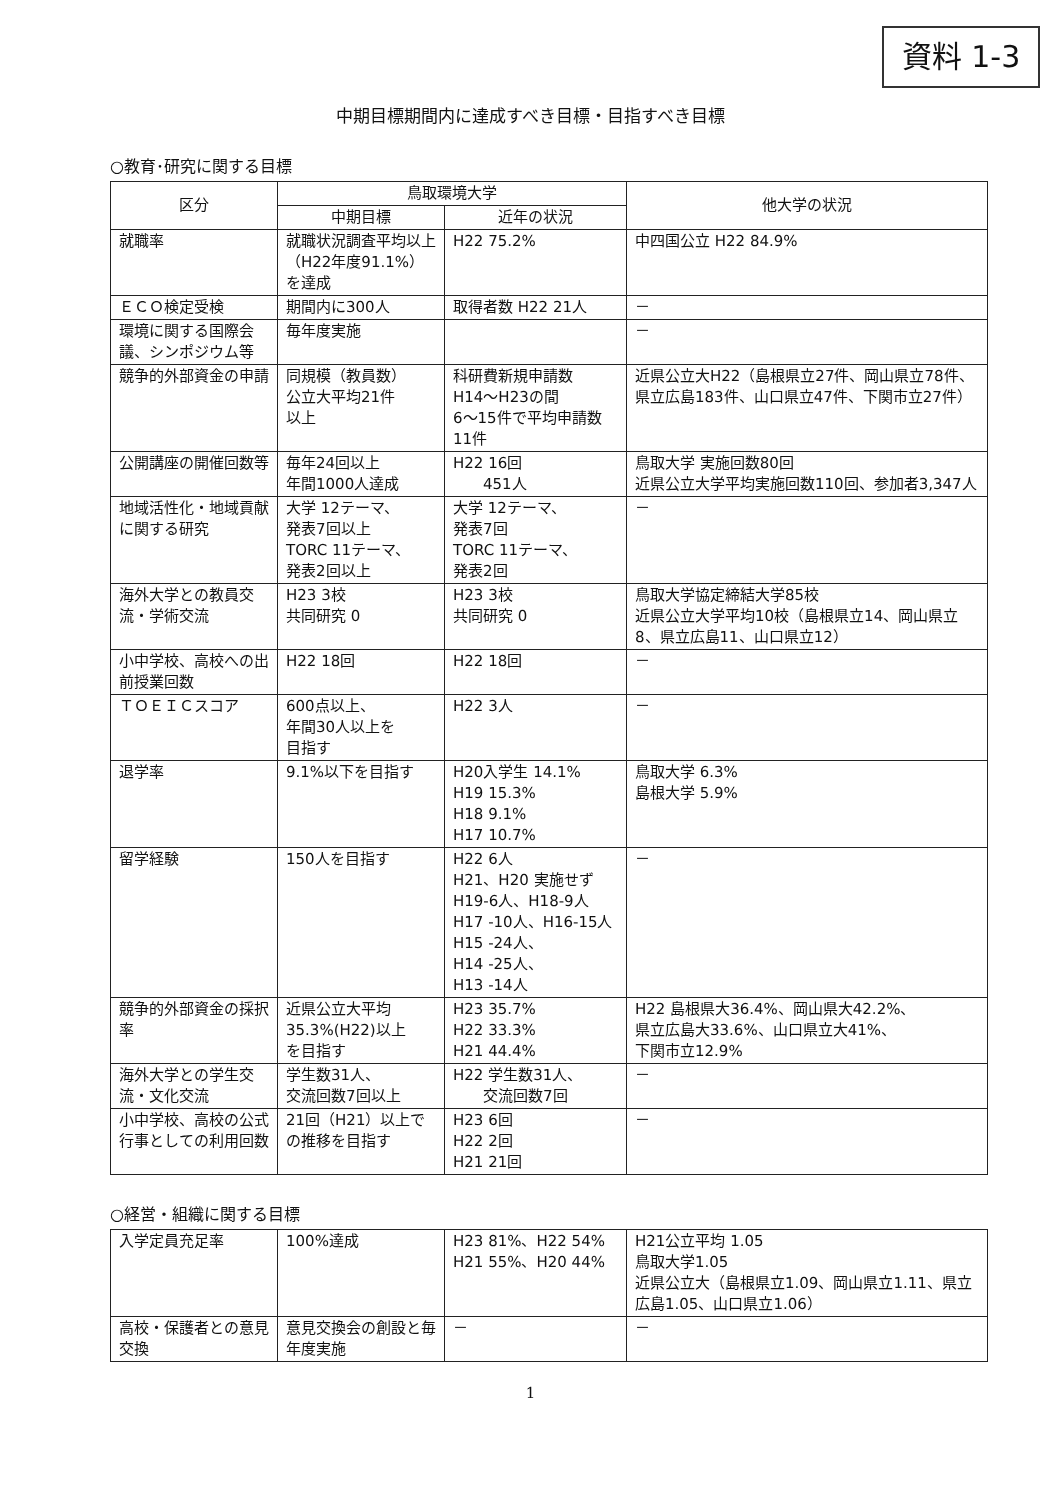資料 1-3
中期目標期間内に達成すべき目標・目指すべき目標
○教育･研究に関する目標
| 区分 | 鳥取環境大学 | | 他大学の状況 |
| --- | --- | --- | --- |
| | 中期目標 | 近年の状況 | |
| 就職率 | 就職状況調査平均以上（H22年度91.1%）を達成 | H22 75.2% | 中四国公立 H22 84.9% |
| ＥＣＯ検定受検 | 期間内に300人 | 取得者数 H22 21人 | － |
| 環境に関する国際会議、シンポジウム等 | 毎年度実施 | | － |
| 競争的外部資金の申請 | 同規模（教員数） 公立大平均21件 以上 | 科研費新規申請数 H14～H23の間 6～15件で平均申請数11件 | 近県公立大H22（島根県立27件、岡山県立78件、県立広島183件、山口県立47件、下関市立27件） |
| 公開講座の開催回数等 | 毎年24回以上 年間1000人達成 | H22 16回 451人 | 鳥取大学 実施回数80回 近県公立大学平均実施回数110回、参加者3,347人 |
| 地域活性化・地域貢献に関する研究 | 大学 12テーマ、 発表7回以上 TORC 11テーマ、 発表2回以上 | 大学 12テーマ、 発表7回 TORC 11テーマ、 発表2回 | － |
| 海外大学との教員交流・学術交流 | H23 3校 共同研究 0 | H23 3校 共同研究 0 | 鳥取大学協定締結大学85校 近県公立大学平均10校（島根県立14、岡山県立8、県立広島11、山口県立12） |
| 小中学校、高校への出前授業回数 | H22 18回 | H22 18回 | － |
| ＴＯＥＩＣスコア | 600点以上、 年間30人以上を 目指す | H22 3人 | － |
| 退学率 | 9.1%以下を目指す | H20入学生 14.1% H19 15.3% H18 9.1% H17 10.7% | 鳥取大学 6.3% 島根大学 5.9% |
| 留学経験 | 150人を目指す | H22 6人 H21、H20 実施せず H19-6人、H18-9人 H17 -10人、H16-15人 H15 -24人、 H14 -25人、 H13 -14人 | － |
| 競争的外部資金の採択率 | 近県公立大平均 35.3%(H22)以上 を目指す | H23 35.7% H22 33.3% H21 44.4% | H22 島根県大36.4%、岡山県大42.2%、 県立広島大33.6%、山口県立大41%、 下関市立12.9% |
| 海外大学との学生交流・文化交流 | 学生数31人、 交流回数7回以上 | H22 学生数31人、 交流回数7回 | － |
| 小中学校、高校の公式行事としての利用回数 | 21回（H21）以上での推移を目指す | H23 6回 H22 2回 H21 21回 | － |
○経営・組織に関する目標
| 入学定員充足率 | 100%達成 | H23 81%、H22 54% H21 55%、H20 44% | H21公立平均 1.05 鳥取大学1.05 近県公立大（島根県立1.09、岡山県立1.11、県立広島1.05、山口県立1.06） |
| 高校・保護者との意見交換 | 意見交換会の創設と毎年度実施 | － | － |
1